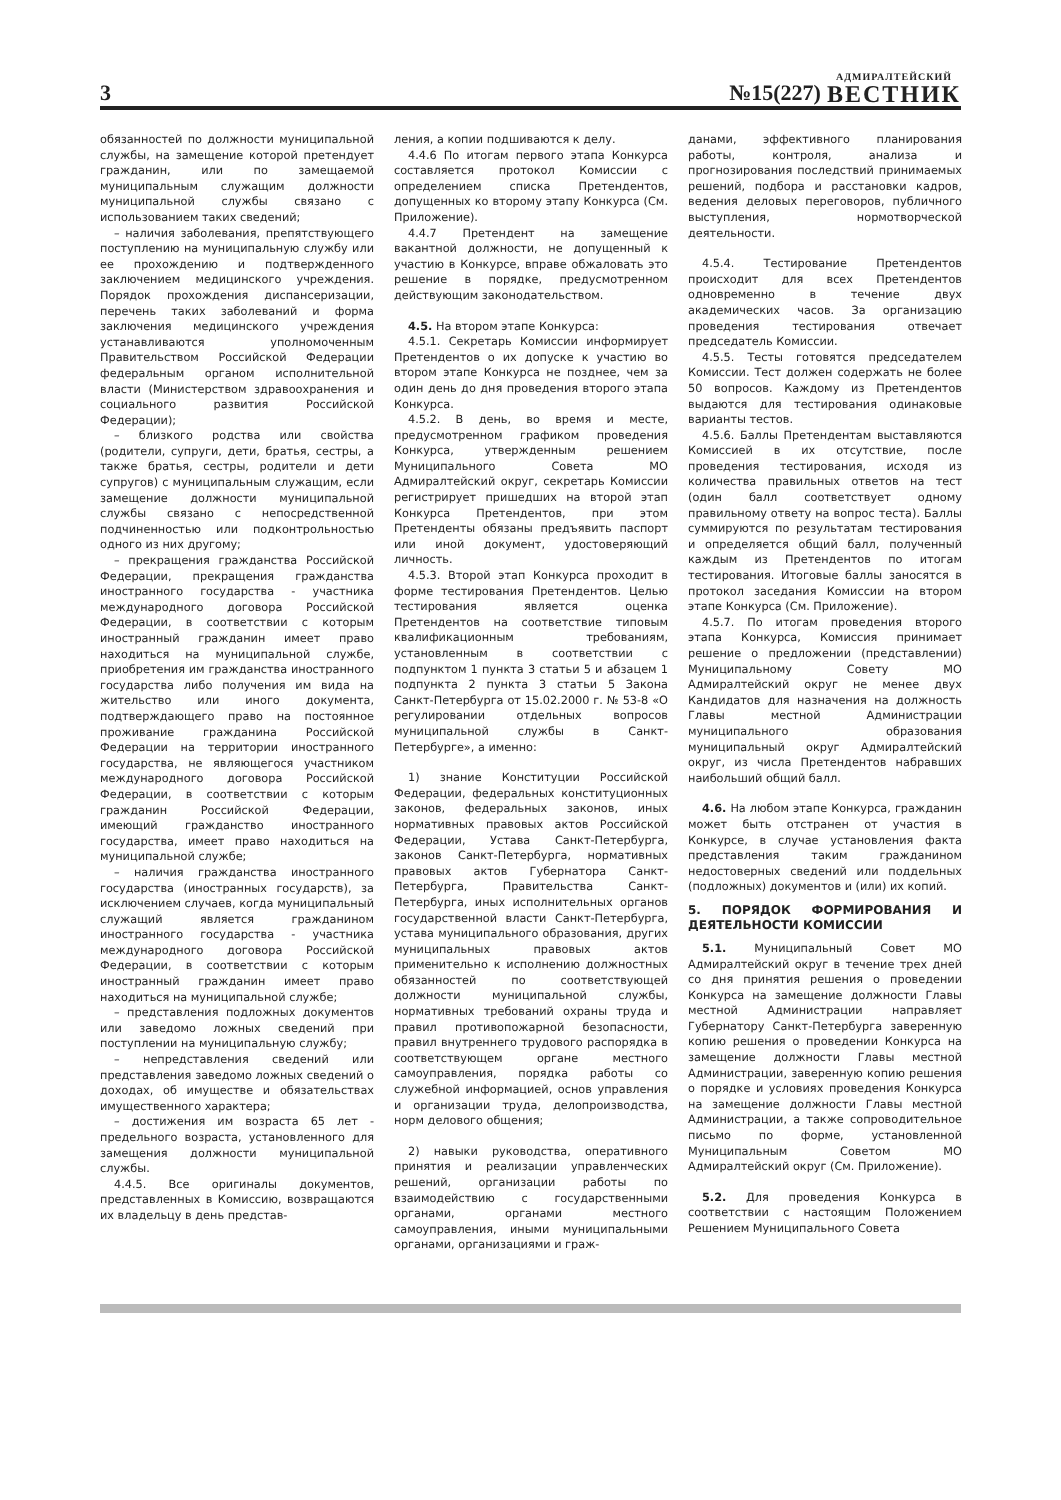3
№15(227)
АДМИРАЛТЕЙСКИЙ
ВЕСТНИК
обязанностей по должности муниципальной службы, на замещение которой претендует гражданин, или по замещаемой муниципальным служащим должности муниципальной службы связано с использованием таких сведений;
– наличия заболевания, препятствующего поступлению на муниципальную службу или ее прохождению и подтвержденного заключением медицинского учреждения. Порядок прохождения диспансеризации, перечень таких заболеваний и форма заключения медицинского учреждения устанавливаются уполномоченным Правительством Российской Федерации федеральным органом исполнительной власти (Министерством здравоохранения и социального развития Российской Федерации);
– близкого родства или свойства (родители, супруги, дети, братья, сестры, а также братья, сестры, родители и дети супругов) с муниципальным служащим, если замещение должности муниципальной службы связано с непосредственной подчиненностью или подконтрольностью одного из них другому;
– прекращения гражданства Российской Федерации, прекращения гражданства иностранного государства - участника международного договора Российской Федерации, в соответствии с которым иностранный гражданин имеет право находиться на муниципальной службе, приобретения им гражданства иностранного государства либо получения им вида на жительство или иного документа, подтверждающего право на постоянное проживание гражданина Российской Федерации на территории иностранного государства, не являющегося участником международного договора Российской Федерации, в соответствии с которым гражданин Российской Федерации, имеющий гражданство иностранного государства, имеет право находиться на муниципальной службе;
– наличия гражданства иностранного государства (иностранных государств), за исключением случаев, когда муниципальный служащий является гражданином иностранного государства - участника международного договора Российской Федерации, в соответствии с которым иностранный гражданин имеет право находиться на муниципальной службе;
– представления подложных документов или заведомо ложных сведений при поступлении на муниципальную службу;
– непредставления сведений или представления заведомо ложных сведений о доходах, об имуществе и обязательствах имущественного характера;
– достижения им возраста 65 лет - предельного возраста, установленного для замещения должности муниципальной службы.
4.4.5. Все оригиналы документов, представленных в Комиссию, возвращаются их владельцу в день представ-
ления, а копии подшиваются к делу.
4.4.6 По итогам первого этапа Конкурса составляется протокол Комиссии с определением списка Претендентов, допущенных ко второму этапу Конкурса (См. Приложение).
4.4.7 Претендент на замещение вакантной должности, не допущенный к участию в Конкурсе, вправе обжаловать это решение в порядке, предусмотренном действующим законодательством.
4.5. На втором этапе Конкурса:
4.5.1. Секретарь Комиссии информирует Претендентов о их допуске к участию во втором этапе Конкурса не позднее, чем за один день до дня проведения второго этапа Конкурса.
4.5.2. В день, во время и месте, предусмотренном графиком проведения Конкурса, утвержденным решением Муниципального Совета МО Адмиралтейский округ, секретарь Комиссии регистрирует пришедших на второй этап Конкурса Претендентов, при этом Претенденты обязаны предъявить паспорт или иной документ, удостоверяющий личность.
4.5.3. Второй этап Конкурса проходит в форме тестирования Претендентов. Целью тестирования является оценка Претендентов на соответствие типовым квалификационным требованиям, установленным в соответствии с подпунктом 1 пункта 3 статьи 5 и абзацем 1 подпункта 2 пункта 3 статьи 5 Закона Санкт-Петербурга от 15.02.2000 г. № 53-8 «О регулировании отдельных вопросов муниципальной службы в Санкт-Петербурге», а именно:
1) знание Конституции Российской Федерации, федеральных конституционных законов, федеральных законов, иных нормативных правовых актов Российской Федерации, Устава Санкт-Петербурга, законов Санкт-Петербурга, нормативных правовых актов Губернатора Санкт-Петербурга, Правительства Санкт-Петербурга, иных исполнительных органов государственной власти Санкт-Петербурга, устава муниципального образования, других муниципальных правовых актов применительно к исполнению должностных обязанностей по соответствующей должности муниципальной службы, нормативных требований охраны труда и правил противопожарной безопасности, правил внутреннего трудового распорядка в соответствующем органе местного самоуправления, порядка работы со служебной информацией, основ управления и организации труда, делопроизводства, норм делового общения;
2) навыки руководства, оперативного принятия и реализации управленческих решений, организации работы по взаимодействию с государственными органами, органами местного самоуправления, иными муниципальными органами, организациями и граж-
данами, эффективного планирования работы, контроля, анализа и прогнозирования последствий принимаемых решений, подбора и расстановки кадров, ведения деловых переговоров, публичного выступления, нормотворческой деятельности.
4.5.4. Тестирование Претендентов происходит для всех Претендентов одновременно в течение двух академических часов. За организацию проведения тестирования отвечает председатель Комиссии.
4.5.5. Тесты готовятся председателем Комиссии. Тест должен содержать не более 50 вопросов. Каждому из Претендентов выдаются для тестирования одинаковые варианты тестов.
4.5.6. Баллы Претендентам выставляются Комиссией в их отсутствие, после проведения тестирования, исходя из количества правильных ответов на тест (один балл соответствует одному правильному ответу на вопрос теста). Баллы суммируются по результатам тестирования и определяется общий балл, полученный каждым из Претендентов по итогам тестирования. Итоговые баллы заносятся в протокол заседания Комиссии на втором этапе Конкурса (См. Приложение).
4.5.7. По итогам проведения второго этапа Конкурса, Комиссия принимает решение о предложении (представлении) Муниципальному Совету МО Адмиралтейский округ не менее двух Кандидатов для назначения на должность Главы местной Администрации муниципального образования муниципальный округ Адмиралтейский округ, из числа Претендентов набравших наибольший общий балл.
4.6. На любом этапе Конкурса, гражданин может быть отстранен от участия в Конкурсе, в случае установления факта представления таким гражданином недостоверных сведений или поддельных (подложных) документов и (или) их копий.
5. ПОРЯДОК ФОРМИРОВАНИЯ И ДЕЯТЕЛЬНОСТИ КОМИССИИ
5.1. Муниципальный Совет МО Адмиралтейский округ в течение трех дней со дня принятия решения о проведении Конкурса на замещение должности Главы местной Администрации направляет Губернатору Санкт-Петербурга заверенную копию решения о проведении Конкурса на замещение должности Главы местной Администрации, заверенную копию решения о порядке и условиях проведения Конкурса на замещение должности Главы местной Администрации, а также сопроводительное письмо по форме, установленной Муниципальным Советом МО Адмиралтейский округ (См. Приложение).
5.2. Для проведения Конкурса в соответствии с настоящим Положением Решением Муниципального Совета